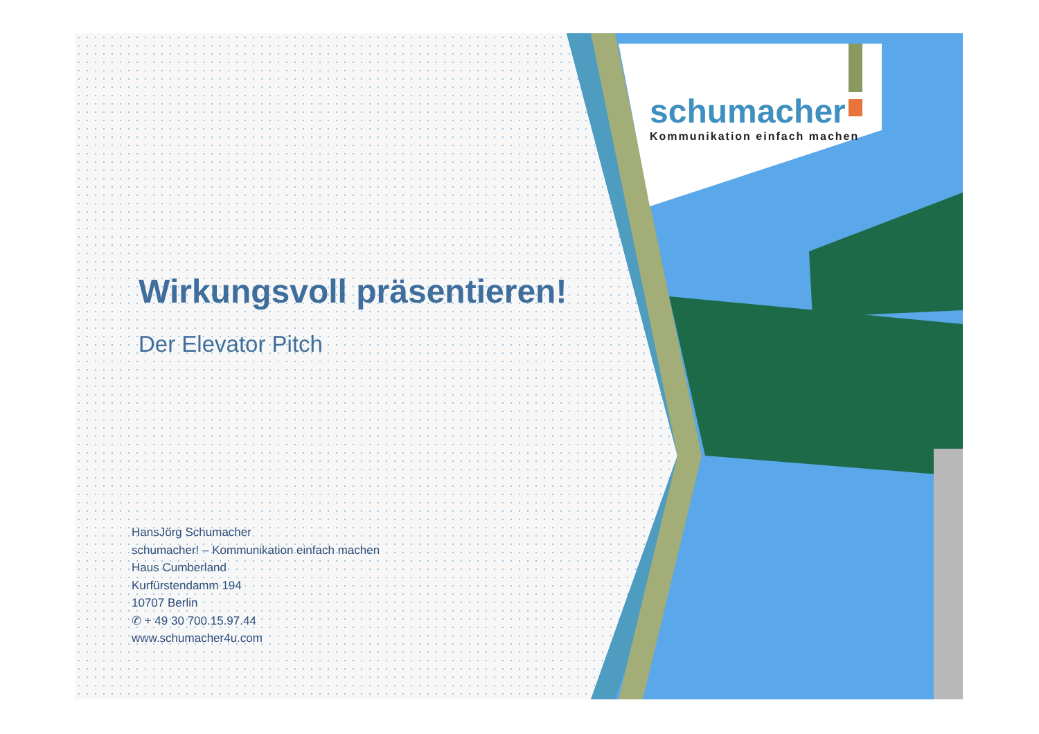schumacher
Kommunikation einfach machen
Wirkungsvoll präsentieren!
Der Elevator Pitch
HansJörg Schumacher
schumacher! – Kommunikation einfach machen
Haus Cumberland
Kurfürstendamm 194
10707 Berlin
✆ + 49 30 700.15.97.44
www.schumacher4u.com